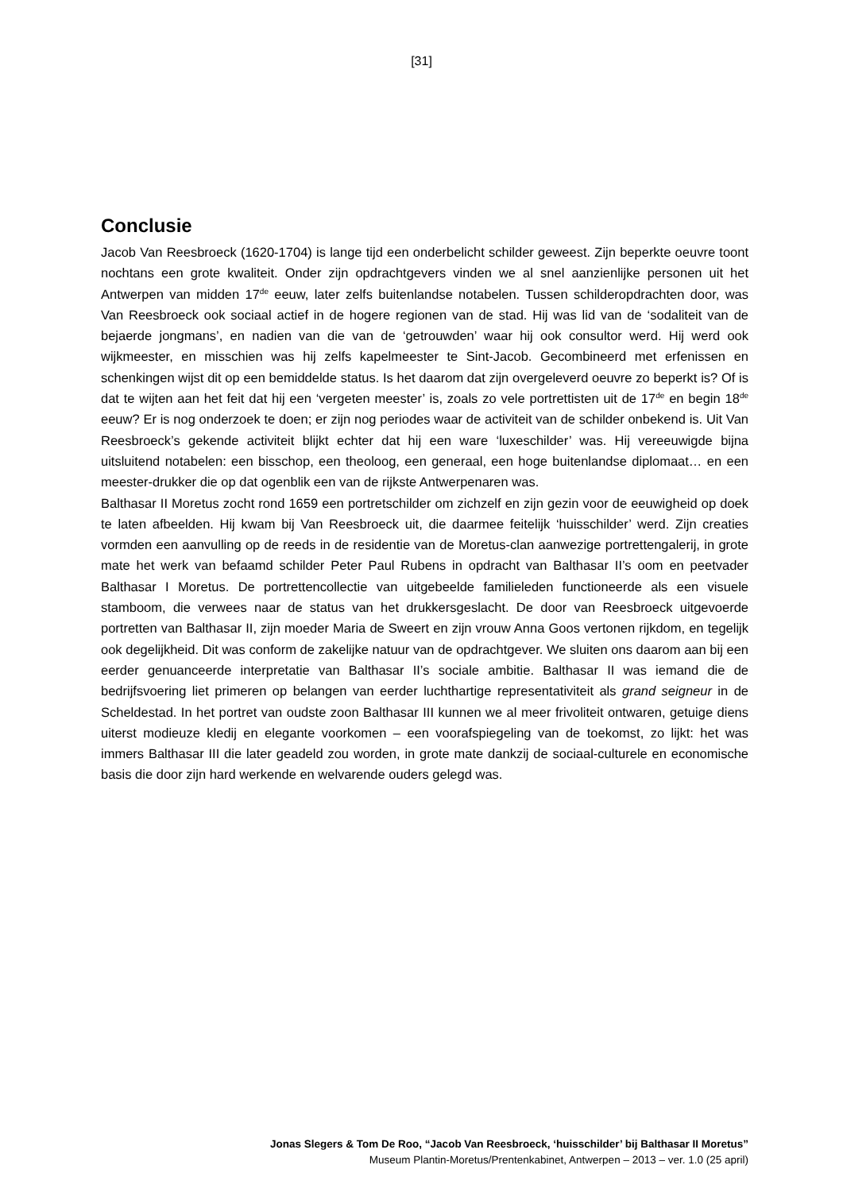[31]
Conclusie
Jacob Van Reesbroeck (1620-1704) is lange tijd een onderbelicht schilder geweest. Zijn beperkte oeuvre toont nochtans een grote kwaliteit. Onder zijn opdrachtgevers vinden we al snel aanzienlijke personen uit het Antwerpen van midden 17<sup>de</sup> eeuw, later zelfs buitenlandse notabelen. Tussen schilderopdrachten door, was Van Reesbroeck ook sociaal actief in de hogere regionen van de stad. Hij was lid van de ‘sodaliteit van de bejaerde jongmans’, en nadien van die van de ‘getrouwden’ waar hij ook consultor werd. Hij werd ook wijkmeester, en misschien was hij zelfs kapelmeester te Sint-Jacob. Gecombineerd met erfenissen en schenkingen wijst dit op een bemiddelde status. Is het daarom dat zijn overgeleverd oeuvre zo beperkt is? Of is dat te wijten aan het feit dat hij een ‘vergeten meester’ is, zoals zo vele portrettisten uit de 17<sup>de</sup> en begin 18<sup>de</sup> eeuw? Er is nog onderzoek te doen; er zijn nog periodes waar de activiteit van de schilder onbekend is. Uit Van Reesbroeck’s gekende activiteit blijkt echter dat hij een ware ‘luxeschilder’ was. Hij vereeuwigde bijna uitsluitend notabelen: een bisschop, een theoloog, een generaal, een hoge buitenlandse diplomaat… en een meester-drukker die op dat ogenblik een van de rijkste Antwerpenaren was.
Balthasar II Moretus zocht rond 1659 een portretschilder om zichzelf en zijn gezin voor de eeuwigheid op doek te laten afbeelden. Hij kwam bij Van Reesbroeck uit, die daarmee feitelijk ‘huisschilder’ werd. Zijn creaties vormden een aanvulling op de reeds in de residentie van de Moretus-clan aanwezige portrettengalerij, in grote mate het werk van befaamd schilder Peter Paul Rubens in opdracht van Balthasar II’s oom en peetvader Balthasar I Moretus. De portrettencollectie van uitgebeelde familieleden functioneerde als een visuele stamboom, die verwees naar de status van het drukkersgeslacht. De door van Reesbroeck uitgevoerde portretten van Balthasar II, zijn moeder Maria de Sweert en zijn vrouw Anna Goos vertonen rijkdom, en tegelijk ook degelijkheid. Dit was conform de zakelijke natuur van de opdrachtgever. We sluiten ons daarom aan bij een eerder genuanceerde interpretatie van Balthasar II’s sociale ambitie. Balthasar II was iemand die de bedrijfsvoering liet primeren op belangen van eerder luchthartige representativiteit als grand seigneur in de Scheldestad. In het portret van oudste zoon Balthasar III kunnen we al meer frivoliteit ontwaren, getuige diens uiterst modieuze kledij en elegante voorkomen – een voorafspiegeling van de toekomst, zo lijkt: het was immers Balthasar III die later geadeld zou worden, in grote mate dankzij de sociaal-culturele en economische basis die door zijn hard werkende en welvarende ouders gelegd was.
Jonas Slegers & Tom De Roo, “Jacob Van Reesbroeck, ‘huisschilder’ bij Balthasar II Moretus”
Museum Plantin-Moretus/Prentenkabinet, Antwerpen – 2013 – ver. 1.0 (25 april)